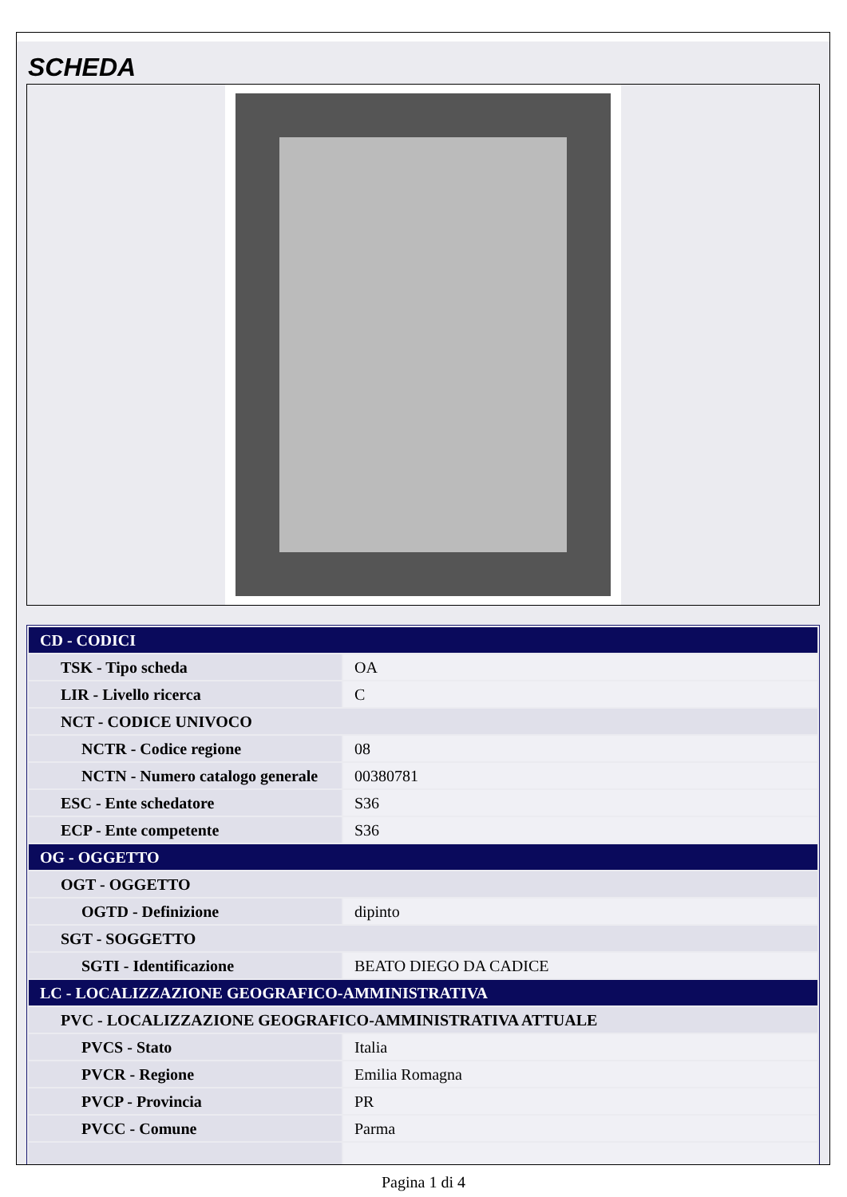SCHEDA
| CD - CODICI | |
| TSK - Tipo scheda | OA |
| LIR - Livello ricerca | C |
| NCT - CODICE UNIVOCO | |
| NCTR - Codice regione | 08 |
| NCTN - Numero catalogo generale | 00380781 |
| ESC - Ente schedatore | S36 |
| ECP - Ente competente | S36 |
| OG - OGGETTO | |
| OGT - OGGETTO | |
| OGTD - Definizione | dipinto |
| SGT - SOGGETTO | |
| SGTI - Identificazione | BEATO DIEGO DA CADICE |
| LC - LOCALIZZAZIONE GEOGRAFICO-AMMINISTRATIVA | |
| PVC - LOCALIZZAZIONE GEOGRAFICO-AMMINISTRATIVA ATTUALE | |
| PVCS - Stato | Italia |
| PVCR - Regione | Emilia Romagna |
| PVCP - Provincia | PR |
| PVCC - Comune | Parma |
Pagina 1 di 4